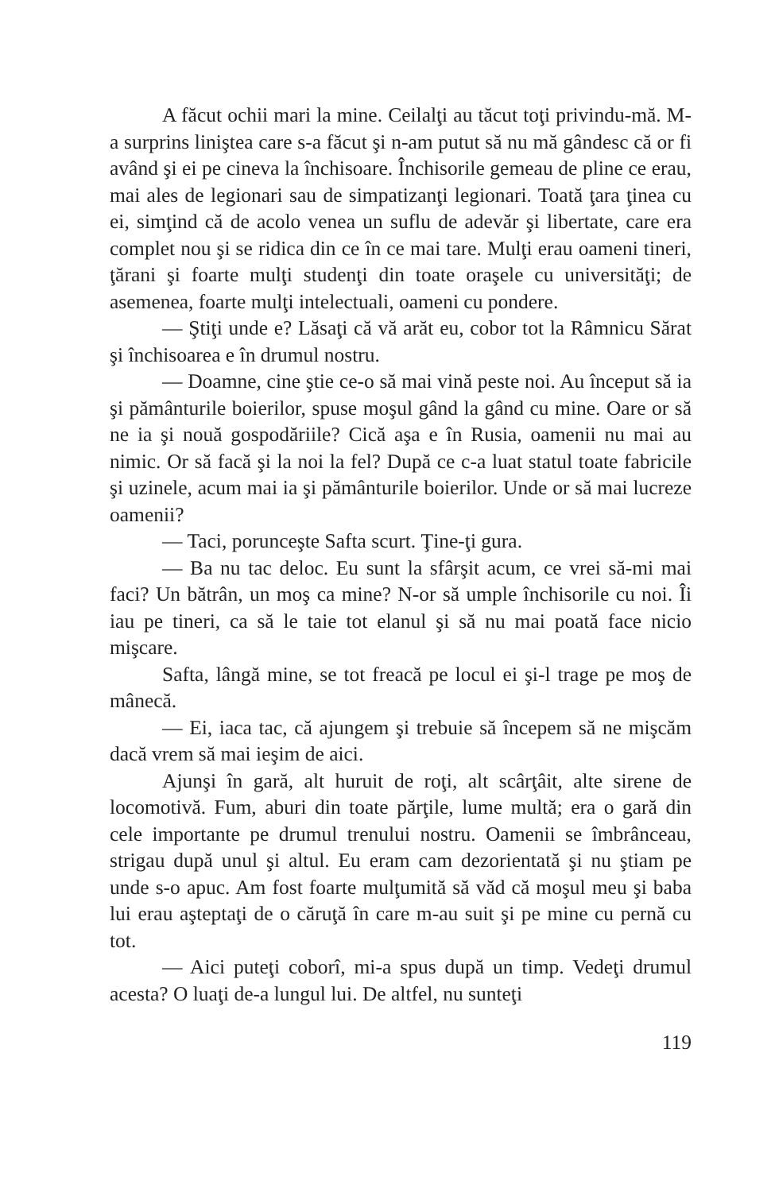A făcut ochii mari la mine. Ceilalţi au tăcut toţi privindu-mă. M-a surprins liniştea care s-a făcut şi n-am putut să nu mă gândesc că or fi având şi ei pe cineva la închisoare. Închisorile gemeau de pline ce erau, mai ales de legionari sau de simpatizanţi legionari. Toată ţara ţinea cu ei, simţind că de acolo venea un suflu de adevăr şi libertate, care era complet nou şi se ridica din ce în ce mai tare. Mulţi erau oameni tineri, ţărani şi foarte mulţi studenţi din toate oraşele cu universităţi; de asemenea, foarte mulţi intelectuali, oameni cu pondere.
— Ştiţi unde e? Lăsaţi că vă arăt eu, cobor tot la Râmnicu Sărat şi închisoarea e în drumul nostru.
— Doamne, cine ştie ce-o să mai vină peste noi. Au început să ia şi pământurile boierilor, spuse moşul gând la gând cu mine. Oare or să ne ia şi nouă gospodăriile? Cică aşa e în Rusia, oamenii nu mai au nimic. Or să facă şi la noi la fel? După ce c-a luat statul toate fabricile şi uzinele, acum mai ia şi pământurile boierilor. Unde or să mai lucreze oamenii?
— Taci, porunceşte Safta scurt. Ţine-ţi gura.
— Ba nu tac deloc. Eu sunt la sfârşit acum, ce vrei să-mi mai faci? Un bătrân, un moş ca mine? N-or să umple închisorile cu noi. Îi iau pe tineri, ca să le taie tot elanul şi să nu mai poată face nicio mişcare.
Safta, lângă mine, se tot freacă pe locul ei şi-l trage pe moş de mânecă.
— Ei, iaca tac, că ajungem şi trebuie să începem să ne mişcăm dacă vrem să mai ieşim de aici.
Ajunşi în gară, alt huruit de roţi, alt scârţâit, alte sirene de locomotivă. Fum, aburi din toate părţile, lume multă; era o gară din cele importante pe drumul trenului nostru. Oamenii se îmbrânceau, strigau după unul şi altul. Eu eram cam dezorientată şi nu ştiam pe unde s-o apuc. Am fost foarte mulţumită să văd că moşul meu şi baba lui erau aşteptaţi de o căruţă în care m-au suit şi pe mine cu pernă cu tot.
— Aici puteţi coborî, mi-a spus după un timp. Vedeţi drumul acesta? O luaţi de-a lungul lui. De altfel, nu sunteţi
119